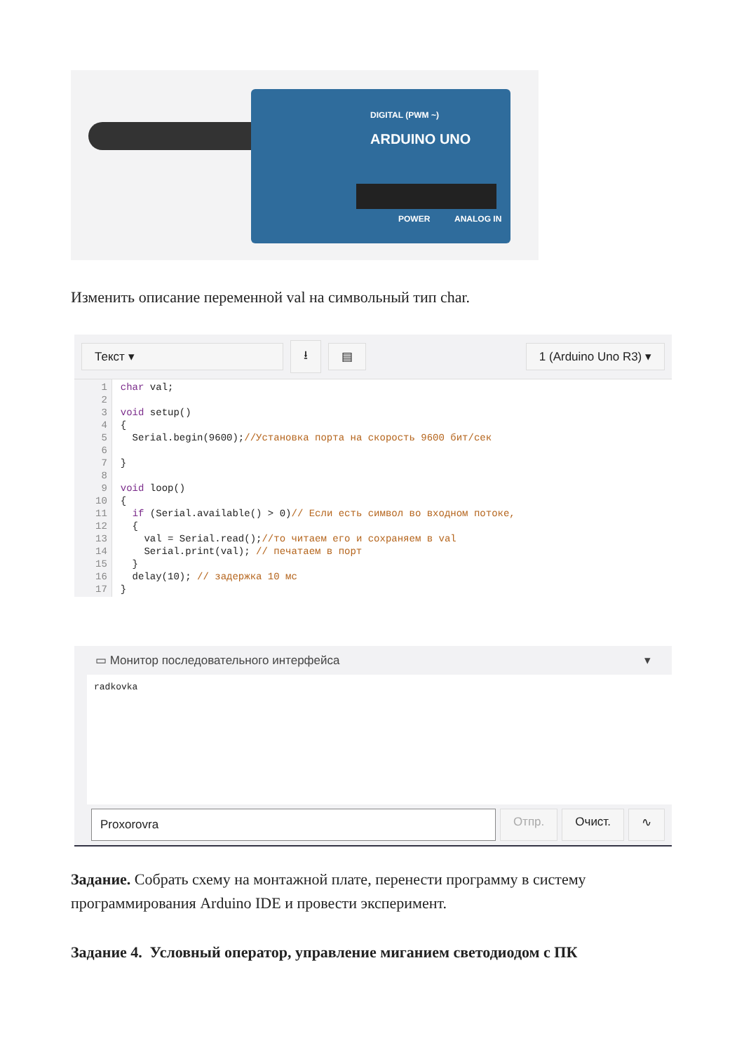DIGITAL (PWM ~)
ARDUINO UNO
POWER ANALOG IN
Изменить описание переменной val на символьный тип char.
Текст ▾ ⭳ ▤ 1 (Arduino Uno R3) ▾
1
2
3
4
5
6
7
8
9
10
11
12
13
14
15
16
17char val;

void setup()
{
  Serial.begin(9600);//Установка порта на скорость 9600 бит/сек

}

void loop()
{
  if (Serial.available() > 0)// Если есть символ во входном потоке,
  {
    val = Serial.read();//то читаем его и сохраняем в val
    Serial.print(val); // печатаем в порт
  }
  delay(10); // задержка 10 мс
}
▭ Монитор последовательного интерфейса ▾
radkovka
Proxorovra
Отпр. Очист. ∿
Задание. Собрать схему на монтажной плате, перенести программу в систему программирования Arduino IDE и провести эксперимент.
Задание 4. Условный оператор, управление миганием светодиодом с ПК